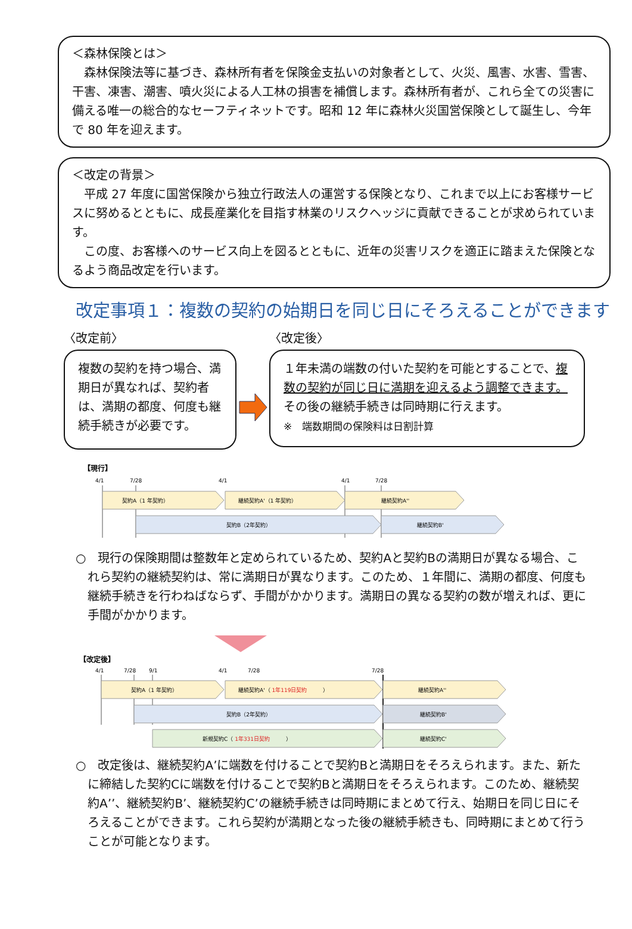＜森林保険とは＞
　森林保険法等に基づき、森林所有者を保険金支払いの対象者として、火災、風害、水害、雪害、干害、凍害、潮害、噴火災による人工林の損害を補償します。森林所有者が、これら全ての災害に備える唯一の総合的なセーフティネットです。昭和 12 年に森林火災国営保険として誕生し、今年で 80 年を迎えます。
＜改定の背景＞
　平成 27 年度に国営保険から独立行政法人の運営する保険となり、これまで以上にお客様サービスに努めるとともに、成長産業化を目指す林業のリスクヘッジに貢献できることが求められています。
　この度、お客様へのサービス向上を図るとともに、近年の災害リスクを適正に踏まえた保険となるよう商品改定を行います。
改定事項１：複数の契約の始期日を同じ日にそろえることができます
〈改定前〉
複数の契約を持つ場合、満期日が異なれば、契約者は、満期の都度、何度も継続手続きが必要です。
〈改定後〉
１年未満の端数の付いた契約を可能とすることで、複数の契約が同じ日に満期を迎えるよう調整できます。その後の継続手続きは同時期に行えます。
※　端数期間の保険料は日割計算
【現行】
4/1
7/28
4/1
4/1
7/28
契約A（1 年契約）
継続契約A'（1 年契約）
継続契約A''
契約B（2年契約）
継続契約B'
○　現行の保険期間は整数年と定められているため、契約Aと契約Bの満期日が異なる場合、これら契約の継続契約は、常に満期日が異なります。このため、１年間に、満期の都度、何度も継続手続きを行わねばならず、手間がかかります。満期日の異なる契約の数が増えれば、更に手間がかかります。
【改定後】
4/1
7/28
9/1
4/1
7/28
7/28
契約A（1 年契約）
継続契約A'（ 1年119日契約　　　）
継続契約A''
契約B（2年契約）
継続契約B'
新規契約C（ 1年331日契約　　　）
継続契約C'
○　改定後は、継続契約A’に端数を付けることで契約Bと満期日をそろえられます。また、新たに締結した契約Cに端数を付けることで契約Bと満期日をそろえられます。このため、継続契約A’’、継続契約B’、継続契約C’の継続手続きは同時期にまとめて行え、始期日を同じ日にそろえることができます。これら契約が満期となった後の継続手続きも、同時期にまとめて行うことが可能となります。